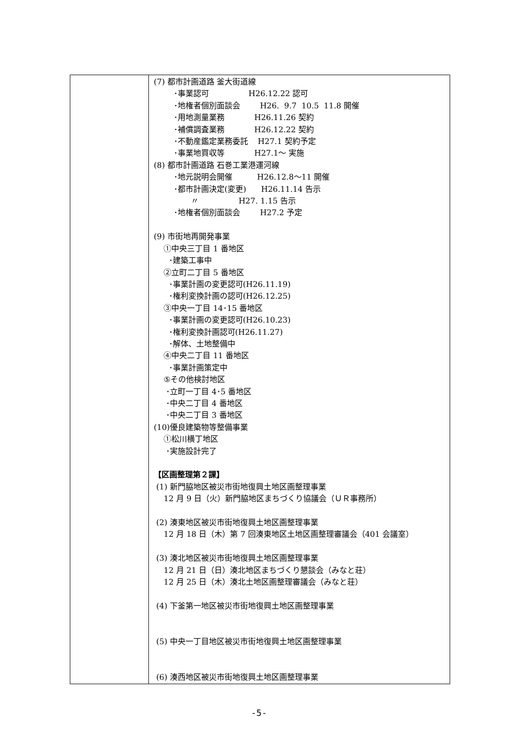| | (7) 都市計画道路 釜大街道線 ･事業認可 H26.12.22 認可 ･地権者個別面談会 H26. 9.7 10.5 11.8 開催 ･用地測量業務 H26.11.26 契約 ･補償調査業務 H26.12.22 契約 ･不動産鑑定業務委託 H27.1 契約予定 ･事業地買収等 H27.1～ 実施 (8) 都市計画道路 石巻工業港運河線 ･地元説明会開催 H26.12.8～11 開催 ･都市計画決定(変更) H26.11.14 告示 〃 H27. 1.15 告示 ･地権者個別面談会 H27.2 予定 (9) 市街地再開発事業 ①中央三丁目 1 番地区 ･建築工事中 ②立町二丁目 5 番地区 ･事業計画の変更認可(H26.11.19) ･権利変換計画の認可(H26.12.25) ③中央一丁目 14･15 番地区 ･事業計画の変更認可(H26.10.23) ･権利変換計画認可(H26.11.27) ･解体、土地整備中 ④中央二丁目 11 番地区 ･事業計画策定中 ⑤その他検討地区 ･立町一丁目 4･5 番地区 ･中央二丁目 4 番地区 ･中央二丁目 3 番地区 (10)優良建築物等整備事業 ①松川横丁地区 ･実施設計完了 【区画整理第２課】 (1) 新門脇地区被災市街地復興土地区画整理事業 12 月 9 日（火）新門脇地区まちづくり協議会（ＵＲ事務所） (2) 湊東地区被災市街地復興土地区画整理事業 12 月 18 日（木）第 7 回湊東地区土地区画整理審議会（401 会議室） (3) 湊北地区被災市街地復興土地区画整理事業 12 月 21 日（日）湊北地区まちづくり懇談会（みなと荘） 12 月 25 日（木）湊北土地区画整理審議会（みなと荘） (4) 下釜第一地区被災市街地復興土地区画整理事業 (5) 中央一丁目地区被災市街地復興土地区画整理事業 (6) 湊西地区被災市街地復興土地区画整理事業 |
-5-